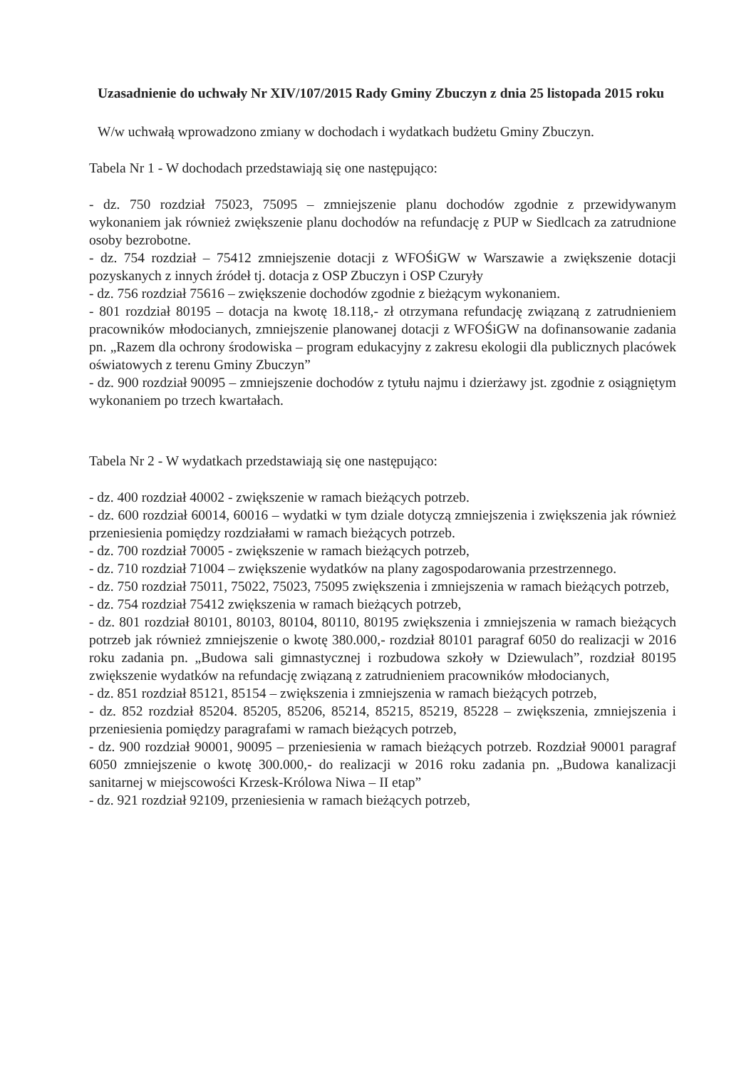Uzasadnienie do uchwały Nr XIV/107/2015 Rady Gminy Zbuczyn z dnia 25 listopada 2015 roku
W/w uchwałą wprowadzono zmiany w dochodach i wydatkach budżetu Gminy Zbuczyn.
Tabela Nr 1 - W dochodach przedstawiają się one następująco:
- dz. 750 rozdział 75023, 75095 – zmniejszenie planu dochodów zgodnie z przewidywanym wykonaniem jak również zwiększenie planu dochodów na refundację z PUP w Siedlcach za zatrudnione osoby bezrobotne.
- dz. 754 rozdział – 75412 zmniejszenie dotacji z WFOŚiGW w Warszawie a zwiększenie dotacji pozyskanych z innych źródeł tj. dotacja z OSP Zbuczyn i OSP Czuryły
- dz. 756 rozdział 75616 – zwiększenie dochodów zgodnie z bieżącym wykonaniem.
- 801 rozdział 80195 – dotacja na kwotę 18.118,- zł otrzymana refundację związaną z zatrudnieniem pracowników młodocianych, zmniejszenie planowanej dotacji z WFOŚiGW na dofinansowanie zadania pn. „Razem dla ochrony środowiska – program edukacyjny z zakresu ekologii dla publicznych placówek oświatowych z terenu Gminy Zbuczyn”
- dz. 900 rozdział 90095 – zmniejszenie dochodów z tytułu najmu i dzierżawy jst. zgodnie z osiągniętym wykonaniem po trzech kwartałach.
Tabela Nr 2 - W wydatkach przedstawiają się one następująco:
- dz. 400 rozdział 40002 - zwiększenie w ramach bieżących potrzeb.
- dz. 600 rozdział 60014, 60016 – wydatki w tym dziale dotyczą zmniejszenia i zwiększenia jak również przeniesienia pomiędzy rozdziałami w ramach bieżących potrzeb.
- dz. 700 rozdział 70005 - zwiększenie w ramach bieżących potrzeb,
- dz. 710 rozdział 71004 – zwiększenie wydatków na plany zagospodarowania przestrzennego.
- dz. 750 rozdział 75011, 75022, 75023, 75095 zwiększenia i zmniejszenia w ramach bieżących potrzeb,
- dz. 754 rozdział 75412 zwiększenia w ramach bieżących potrzeb,
- dz. 801 rozdział 80101, 80103, 80104, 80110, 80195 zwiększenia i zmniejszenia w ramach bieżących potrzeb jak również zmniejszenie o kwotę 380.000,- rozdział 80101 paragraf 6050 do realizacji w 2016 roku zadania pn. „Budowa sali gimnastycznej i rozbudowa szkoły w Dziewulach”, rozdział 80195 zwiększenie wydatków na refundację związaną z zatrudnieniem pracowników młodocianych,
- dz. 851 rozdział 85121, 85154 – zwiększenia i zmniejszenia w ramach bieżących potrzeb,
- dz. 852 rozdział 85204. 85205, 85206, 85214, 85215, 85219, 85228 – zwiększenia, zmniejszenia i przeniesienia pomiędzy paragrafami w ramach bieżących potrzeb,
- dz. 900 rozdział 90001, 90095 – przeniesienia w ramach bieżących potrzeb. Rozdział 90001 paragraf 6050 zmniejszenie o kwotę 300.000,- do realizacji w 2016 roku zadania pn. „Budowa kanalizacji sanitarnej w miejscowości Krzesk-Królowa Niwa – II etap”
- dz. 921 rozdział 92109, przeniesienia w ramach bieżących potrzeb,